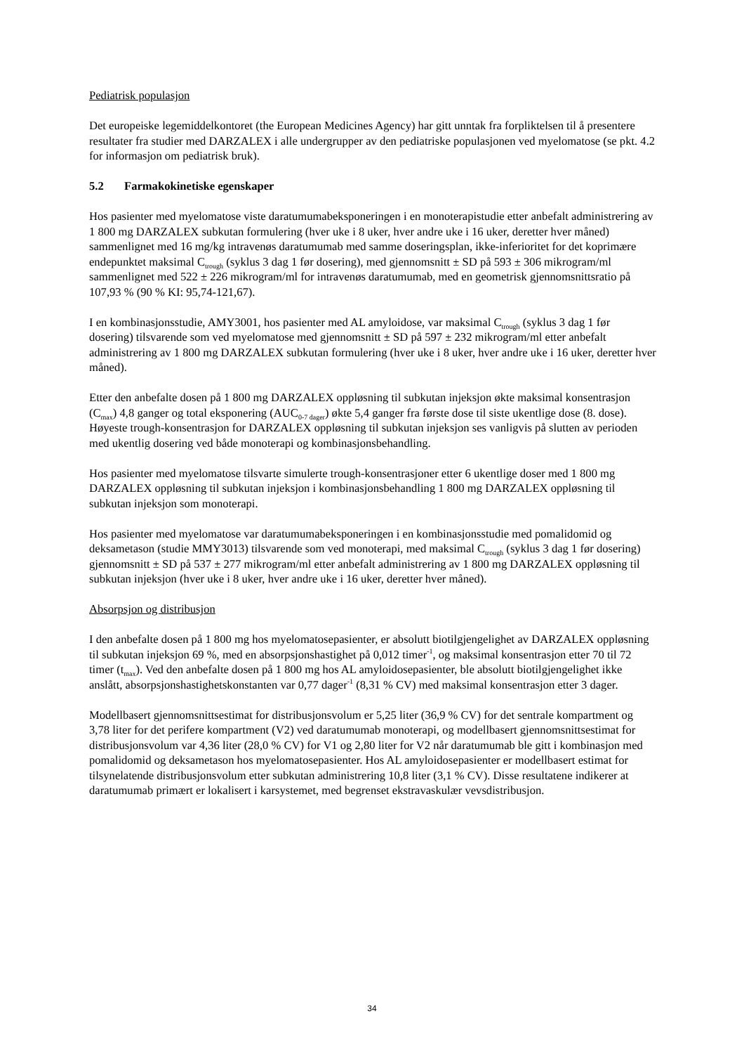Pediatrisk populasjon
Det europeiske legemiddelkontoret (the European Medicines Agency) har gitt unntak fra forpliktelsen til å presentere resultater fra studier med DARZALEX i alle undergrupper av den pediatriske populasjonen ved myelomatose (se pkt. 4.2 for informasjon om pediatrisk bruk).
5.2 Farmakokinetiske egenskaper
Hos pasienter med myelomatose viste daratumumabeksponeringen i en monoterapistudie etter anbefalt administrering av 1 800 mg DARZALEX subkutan formulering (hver uke i 8 uker, hver andre uke i 16 uker, deretter hver måned) sammenlignet med 16 mg/kg intravenøs daratumumab med samme doseringsplan, ikke-inferioritet for det koprimære endepunktet maksimal C<sub>trough</sub> (syklus 3 dag 1 før dosering), med gjennomsnitt ± SD på 593 ± 306 mikrogram/ml sammenlignet med 522 ± 226 mikrogram/ml for intravenøs daratumumab, med en geometrisk gjennomsnittsratio på 107,93 % (90 % KI: 95,74-121,67).
I en kombinasjonsstudie, AMY3001, hos pasienter med AL amyloidose, var maksimal C<sub>trough</sub> (syklus 3 dag 1 før dosering) tilsvarende som ved myelomatose med gjennomsnitt ± SD på 597 ± 232 mikrogram/ml etter anbefalt administrering av 1 800 mg DARZALEX subkutan formulering (hver uke i 8 uker, hver andre uke i 16 uker, deretter hver måned).
Etter den anbefalte dosen på 1 800 mg DARZALEX oppløsning til subkutan injeksjon økte maksimal konsentrasjon (C<sub>max</sub>) 4,8 ganger og total eksponering (AUC<sub>0-7 dager</sub>) økte 5,4 ganger fra første dose til siste ukentlige dose (8. dose). Høyeste trough-konsentrasjon for DARZALEX oppløsning til subkutan injeksjon ses vanligvis på slutten av perioden med ukentlig dosering ved både monoterapi og kombinasjonsbehandling.
Hos pasienter med myelomatose tilsvarte simulerte trough-konsentrasjoner etter 6 ukentlige doser med 1 800 mg DARZALEX oppløsning til subkutan injeksjon i kombinasjonsbehandling 1 800 mg DARZALEX oppløsning til subkutan injeksjon som monoterapi.
Hos pasienter med myelomatose var daratumumabeksponeringen i en kombinasjonsstudie med pomalidomid og deksametason (studie MMY3013) tilsvarende som ved monoterapi, med maksimal C<sub>trough</sub> (syklus 3 dag 1 før dosering) gjennomsnitt ± SD på 537 ± 277 mikrogram/ml etter anbefalt administrering av 1 800 mg DARZALEX oppløsning til subkutan injeksjon (hver uke i 8 uker, hver andre uke i 16 uker, deretter hver måned).
Absorpsjon og distribusjon
I den anbefalte dosen på 1 800 mg hos myelomatosepasienter, er absolutt biotilgjengelighet av DARZALEX oppløsning til subkutan injeksjon 69 %, med en absorpsjonshastighet på 0,012 timer<sup>-1</sup>, og maksimal konsentrasjon etter 70 til 72 timer (t<sub>max</sub>). Ved den anbefalte dosen på 1 800 mg hos AL amyloidosepasienter, ble absolutt biotilgjengelighet ikke anslått, absorpsjonshastighetskonstanten var 0,77 dager<sup>-1</sup> (8,31 % CV) med maksimal konsentrasjon etter 3 dager.
Modellbasert gjennomsnittsestimat for distribusjonsvolum er 5,25 liter (36,9 % CV) for det sentrale kompartment og 3,78 liter for det perifere kompartment (V2) ved daratumumab monoterapi, og modellbasert gjennomsnittsestimat for distribusjonsvolum var 4,36 liter (28,0 % CV) for V1 og 2,80 liter for V2 når daratumumab ble gitt i kombinasjon med pomalidomid og deksametason hos myelomatosepasienter. Hos AL amyloidosepasienter er modellbasert estimat for tilsynelatende distribusjonsvolum etter subkutan administrering 10,8 liter (3,1 % CV). Disse resultatene indikerer at daratumumab primært er lokalisert i karsystemet, med begrenset ekstravaskulær vevsdistribusjon.
34